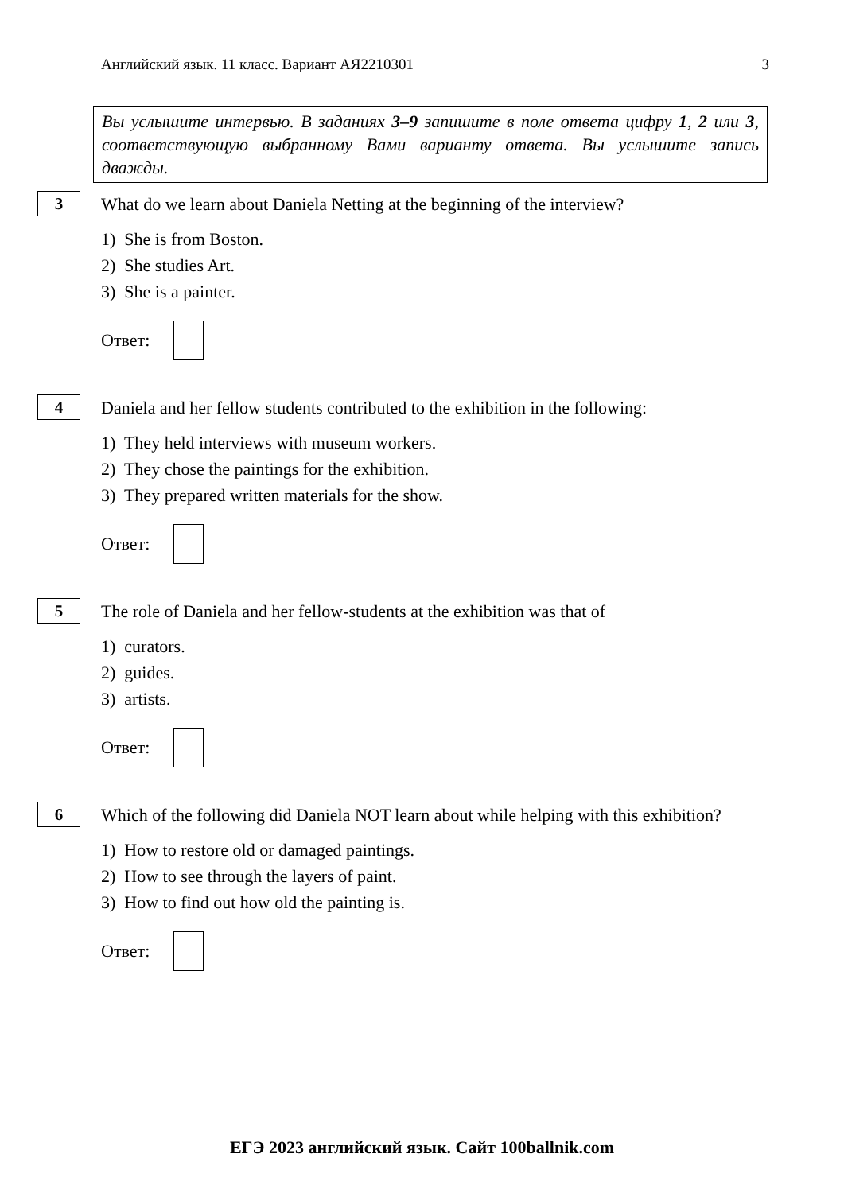Английский язык. 11 класс. Вариант АЯ2210301 3
Вы услышите интервью. В заданиях 3–9 запишите в поле ответа цифру 1, 2 или 3, соответствующую выбранному Вами варианту ответа. Вы услышите запись дважды.
3
What do we learn about Daniela Netting at the beginning of the interview?
1) She is from Boston.
2) She studies Art.
3) She is a painter.
Ответ:
4
Daniela and her fellow students contributed to the exhibition in the following:
1) They held interviews with museum workers.
2) They chose the paintings for the exhibition.
3) They prepared written materials for the show.
Ответ:
5
The role of Daniela and her fellow-students at the exhibition was that of
1) curators.
2) guides.
3) artists.
Ответ:
6
Which of the following did Daniela NOT learn about while helping with this exhibition?
1) How to restore old or damaged paintings.
2) How to see through the layers of paint.
3) How to find out how old the painting is.
Ответ:
ЕГЭ 2023 английский язык. Сайт 100ballnik.com